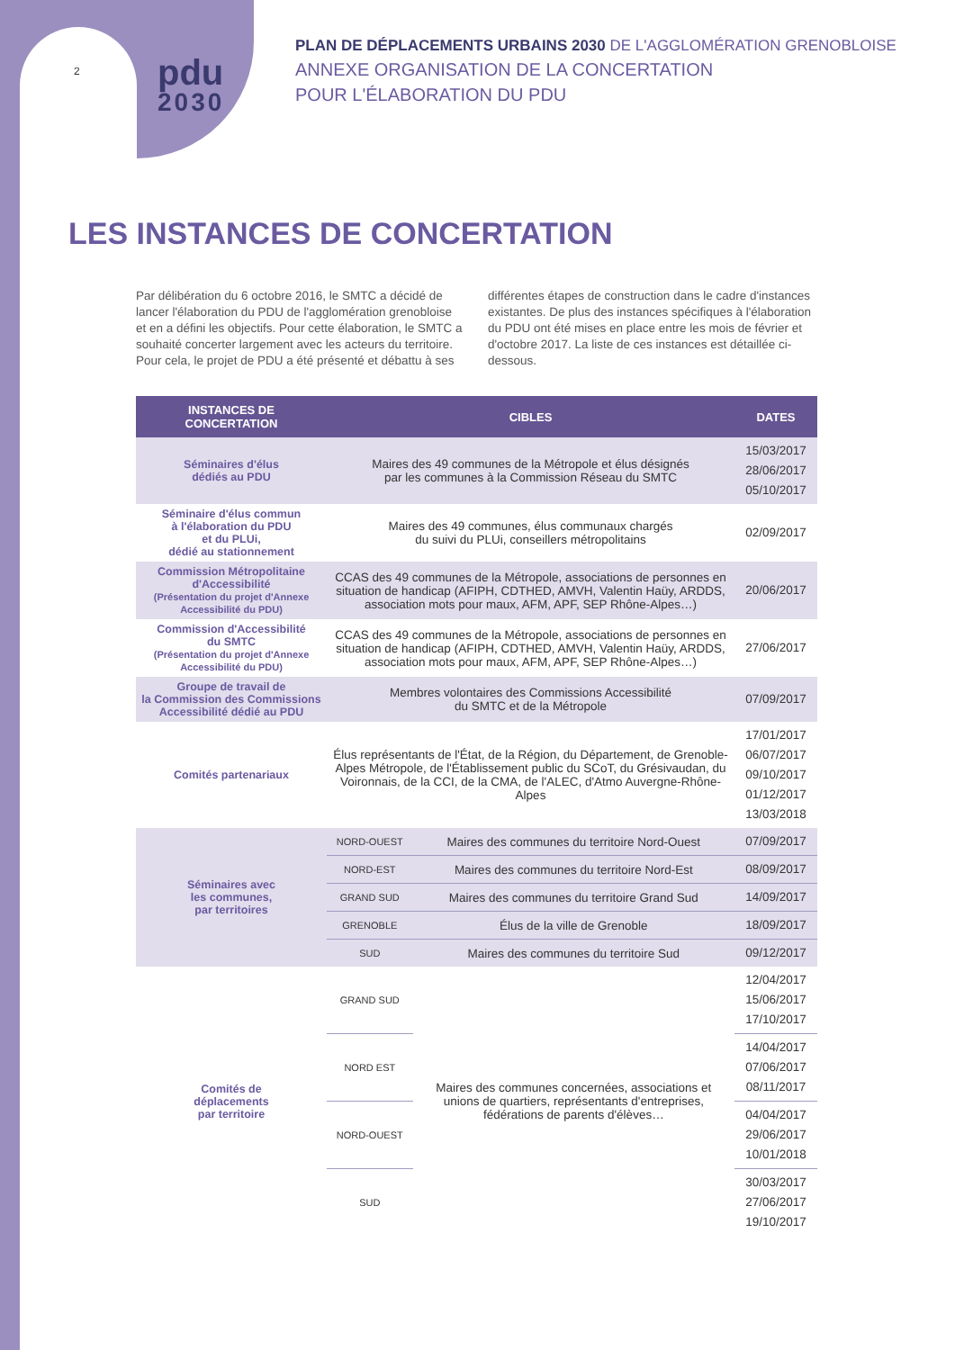2
pdu
2030
PLAN DE DÉPLACEMENTS URBAINS 2030 DE L'AGGLOMÉRATION GRENOBLOISE
ANNEXE ORGANISATION DE LA CONCERTATION
POUR L'ÉLABORATION DU PDU
LES INSTANCES DE CONCERTATION
Par délibération du 6 octobre 2016, le SMTC a décidé de lancer l'élaboration du PDU de l'agglomération grenobloise et en a défini les objectifs. Pour cette élaboration, le SMTC a souhaité concerter largement avec les acteurs du territoire. Pour cela, le projet de PDU a été présenté et débattu à ses différentes étapes de construction dans le cadre d'instances existantes. De plus des instances spécifiques à l'élaboration du PDU ont été mises en place entre les mois de février et d'octobre 2017. La liste de ces instances est détaillée ci-dessous.
| INSTANCES DE CONCERTATION | CIBLES | | DATES |
| --- | --- | --- | --- |
| Séminaires d'élus dédiés au PDU | Maires des 49 communes de la Métropole et élus désignés par les communes à la Commission Réseau du SMTC | | 15/03/2017 28/06/2017 05/10/2017 |
| Séminaire d'élus commun à l'élaboration du PDU et du PLUi, dédié au stationnement | Maires des 49 communes, élus communaux chargés du suivi du PLUi, conseillers métropolitains | | 02/09/2017 |
| Commission Métropolitaine d'Accessibilité (Présentation du projet d'Annexe Accessibilité du PDU) | CCAS des 49 communes de la Métropole, associations de personnes en situation de handicap (AFIPH, CDTHED, AMVH, Valentin Haüy, ARDDS, association mots pour maux, AFM, APF, SEP Rhône-Alpes…) | | 20/06/2017 |
| Commission d'Accessibilité du SMTC (Présentation du projet d'Annexe Accessibilité du PDU) | CCAS des 49 communes de la Métropole, associations de personnes en situation de handicap (AFIPH, CDTHED, AMVH, Valentin Haüy, ARDDS, association mots pour maux, AFM, APF, SEP Rhône-Alpes…) | | 27/06/2017 |
| Groupe de travail de la Commission des Commissions Accessibilité dédié au PDU | Membres volontaires des Commissions Accessibilité du SMTC et de la Métropole | | 07/09/2017 |
| Comités partenariaux | Élus représentants de l'État, de la Région, du Département, de Grenoble-Alpes Métropole, de l'Établissement public du SCoT, du Grésivaudan, du Voironnais, de la CCI, de la CMA, de l'ALEC, d'Atmo Auvergne-Rhône-Alpes | | 17/01/2017 06/07/2017 09/10/2017 01/12/2017 13/03/2018 |
| Séminaires avec les communes, par territoires | NORD-OUEST | Maires des communes du territoire Nord-Ouest | 07/09/2017 |
| | NORD-EST | Maires des communes du territoire Nord-Est | 08/09/2017 |
| | GRAND SUD | Maires des communes du territoire Grand Sud | 14/09/2017 |
| | GRENOBLE | Élus de la ville de Grenoble | 18/09/2017 |
| | SUD | Maires des communes du territoire Sud | 09/12/2017 |
| Comités de déplacements par territoire | GRAND SUD | Maires des communes concernées, associations et unions de quartiers, représentants d'entreprises, fédérations de parents d'élèves… | 12/04/2017 15/06/2017 17/10/2017 |
| | NORD EST | | 14/04/2017 07/06/2017 08/11/2017 |
| | NORD-OUEST | | 04/04/2017 29/06/2017 10/01/2018 |
| | SUD | | 30/03/2017 27/06/2017 19/10/2017 |